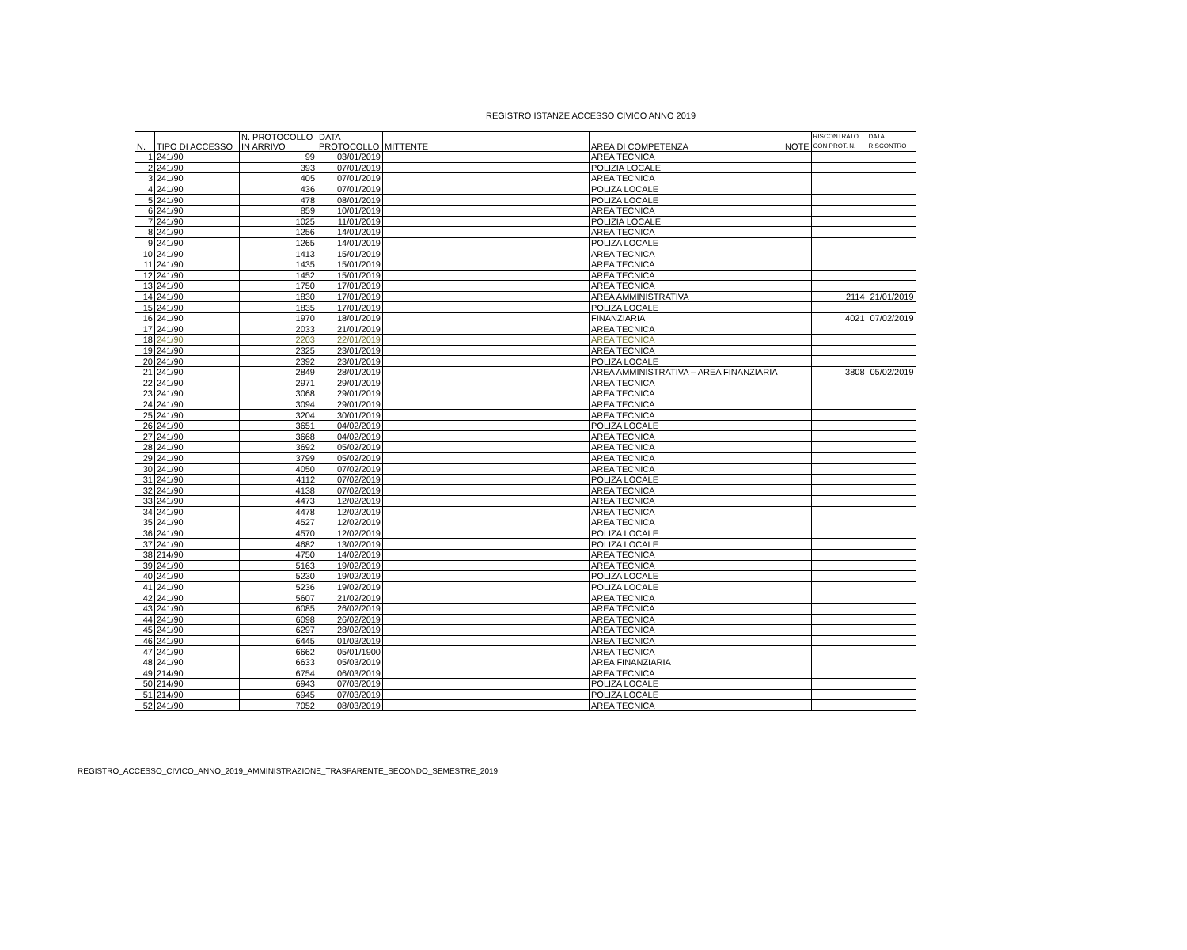REGISTRO ISTANZE ACCESSO CIVICO ANNO 2019
| N. | TIPO DI ACCESSO | N. PROTOCOLLO IN ARRIVO | DATA PROTOCOLLO | MITTENTE | AREA DI COMPETENZA | NOTE | RISCONTRATO CON PROT. N. | DATA RISCONTRO |
| --- | --- | --- | --- | --- | --- | --- | --- | --- |
| 1 | 241/90 | 99 | 03/01/2019 | | AREA TECNICA | | | |
| 2 | 241/90 | 393 | 07/01/2019 | | POLIZIA LOCALE | | | |
| 3 | 241/90 | 405 | 07/01/2019 | | AREA TECNICA | | | |
| 4 | 241/90 | 436 | 07/01/2019 | | POLIZA LOCALE | | | |
| 5 | 241/90 | 478 | 08/01/2019 | | POLIZA LOCALE | | | |
| 6 | 241/90 | 859 | 10/01/2019 | | AREA TECNICA | | | |
| 7 | 241/90 | 1025 | 11/01/2019 | | POLIZIA LOCALE | | | |
| 8 | 241/90 | 1256 | 14/01/2019 | | AREA TECNICA | | | |
| 9 | 241/90 | 1265 | 14/01/2019 | | POLIZA LOCALE | | | |
| 10 | 241/90 | 1413 | 15/01/2019 | | AREA TECNICA | | | |
| 11 | 241/90 | 1435 | 15/01/2019 | | AREA TECNICA | | | |
| 12 | 241/90 | 1452 | 15/01/2019 | | AREA TECNICA | | | |
| 13 | 241/90 | 1750 | 17/01/2019 | | AREA TECNICA | | | |
| 14 | 241/90 | 1830 | 17/01/2019 | | AREA AMMINISTRATIVA | | 2114 | 21/01/2019 |
| 15 | 241/90 | 1835 | 17/01/2019 | | POLIZA LOCALE | | | |
| 16 | 241/90 | 1970 | 18/01/2019 | | FINANZIARIA | | 4021 | 07/02/2019 |
| 17 | 241/90 | 2033 | 21/01/2019 | | AREA TECNICA | | | |
| 18 | 241/90 | 2203 | 22/01/2019 | | AREA TECNICA | | | |
| 19 | 241/90 | 2325 | 23/01/2019 | | AREA TECNICA | | | |
| 20 | 241/90 | 2392 | 23/01/2019 | | POLIZA LOCALE | | | |
| 21 | 241/90 | 2849 | 28/01/2019 | | AREA AMMINISTRATIVA – AREA FINANZIARIA | | 3808 | 05/02/2019 |
| 22 | 241/90 | 2971 | 29/01/2019 | | AREA TECNICA | | | |
| 23 | 241/90 | 3068 | 29/01/2019 | | AREA TECNICA | | | |
| 24 | 241/90 | 3094 | 29/01/2019 | | AREA TECNICA | | | |
| 25 | 241/90 | 3204 | 30/01/2019 | | AREA TECNICA | | | |
| 26 | 241/90 | 3651 | 04/02/2019 | | POLIZA LOCALE | | | |
| 27 | 241/90 | 3668 | 04/02/2019 | | AREA TECNICA | | | |
| 28 | 241/90 | 3692 | 05/02/2019 | | AREA TECNICA | | | |
| 29 | 241/90 | 3799 | 05/02/2019 | | AREA TECNICA | | | |
| 30 | 241/90 | 4050 | 07/02/2019 | | AREA TECNICA | | | |
| 31 | 241/90 | 4112 | 07/02/2019 | | POLIZA LOCALE | | | |
| 32 | 241/90 | 4138 | 07/02/2019 | | AREA TECNICA | | | |
| 33 | 241/90 | 4473 | 12/02/2019 | | AREA TECNICA | | | |
| 34 | 241/90 | 4478 | 12/02/2019 | | AREA TECNICA | | | |
| 35 | 241/90 | 4527 | 12/02/2019 | | AREA TECNICA | | | |
| 36 | 241/90 | 4570 | 12/02/2019 | | POLIZA LOCALE | | | |
| 37 | 241/90 | 4682 | 13/02/2019 | | POLIZA LOCALE | | | |
| 38 | 214/90 | 4750 | 14/02/2019 | | AREA TECNICA | | | |
| 39 | 241/90 | 5163 | 19/02/2019 | | AREA TECNICA | | | |
| 40 | 241/90 | 5230 | 19/02/2019 | | POLIZA LOCALE | | | |
| 41 | 241/90 | 5236 | 19/02/2019 | | POLIZA LOCALE | | | |
| 42 | 241/90 | 5607 | 21/02/2019 | | AREA TECNICA | | | |
| 43 | 241/90 | 6085 | 26/02/2019 | | AREA TECNICA | | | |
| 44 | 241/90 | 6098 | 26/02/2019 | | AREA TECNICA | | | |
| 45 | 241/90 | 6297 | 28/02/2019 | | AREA TECNICA | | | |
| 46 | 241/90 | 6445 | 01/03/2019 | | AREA TECNICA | | | |
| 47 | 241/90 | 6662 | 05/01/1900 | | AREA TECNICA | | | |
| 48 | 241/90 | 6633 | 05/03/2019 | | AREA FINANZIARIA | | | |
| 49 | 214/90 | 6754 | 06/03/2019 | | AREA TECNICA | | | |
| 50 | 214/90 | 6943 | 07/03/2019 | | POLIZA LOCALE | | | |
| 51 | 214/90 | 6945 | 07/03/2019 | | POLIZA LOCALE | | | |
| 52 | 241/90 | 7052 | 08/03/2019 | | AREA TECNICA | | | |
REGISTRO_ACCESSO_CIVICO_ANNO_2019_AMMINISTRAZIONE_TRASPARENTE_SECONDO_SEMESTRE_2019